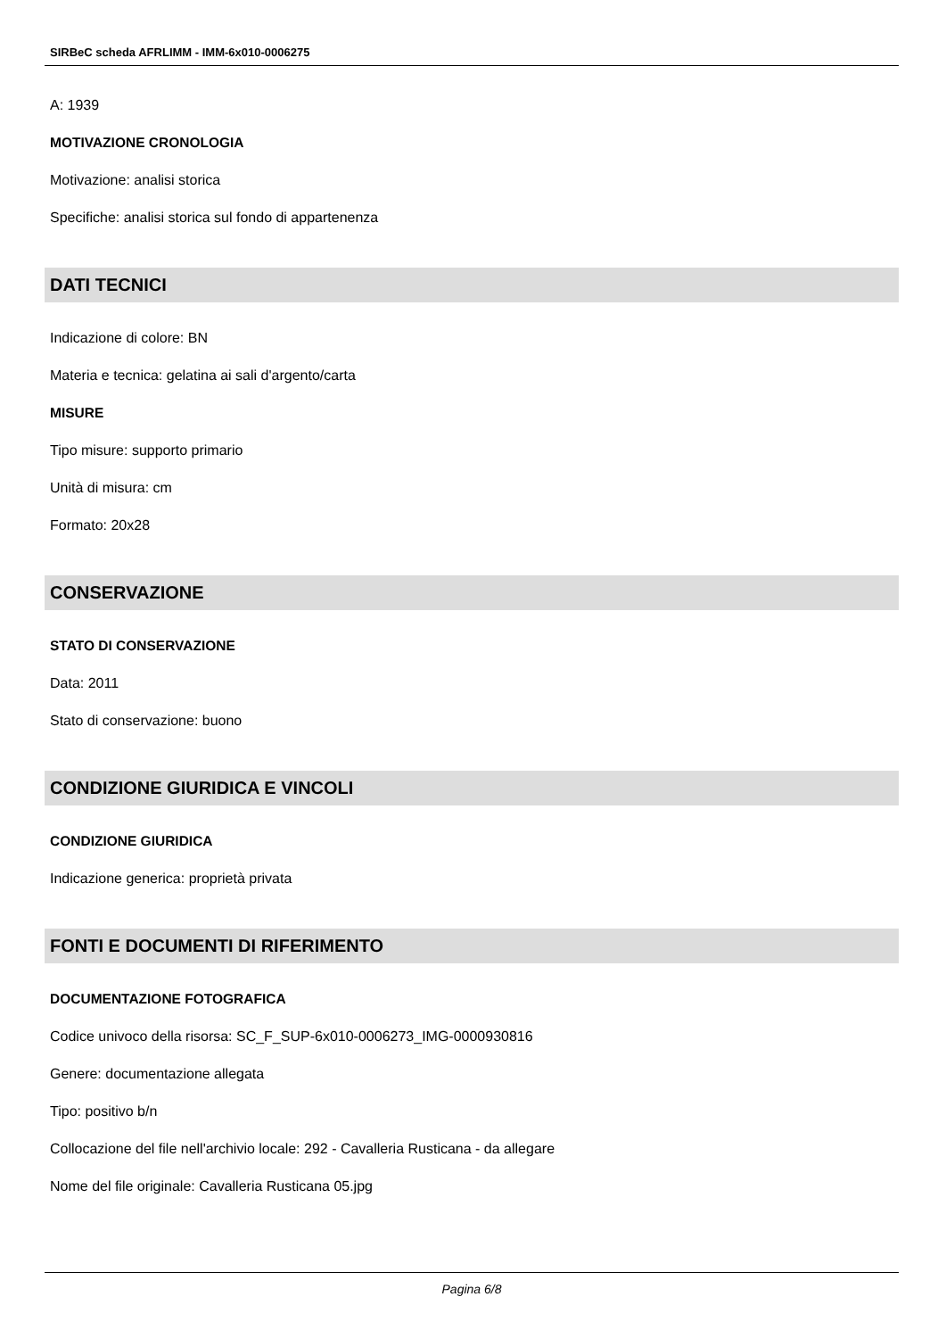SIRBeC scheda AFRLIMM - IMM-6x010-0006275
A: 1939
MOTIVAZIONE CRONOLOGIA
Motivazione: analisi storica
Specifiche: analisi storica sul fondo di appartenenza
DATI TECNICI
Indicazione di colore: BN
Materia e tecnica: gelatina ai sali d'argento/carta
MISURE
Tipo misure: supporto primario
Unità di misura: cm
Formato: 20x28
CONSERVAZIONE
STATO DI CONSERVAZIONE
Data: 2011
Stato di conservazione: buono
CONDIZIONE GIURIDICA E VINCOLI
CONDIZIONE GIURIDICA
Indicazione generica: proprietà privata
FONTI E DOCUMENTI DI RIFERIMENTO
DOCUMENTAZIONE FOTOGRAFICA
Codice univoco della risorsa: SC_F_SUP-6x010-0006273_IMG-0000930816
Genere: documentazione allegata
Tipo: positivo b/n
Collocazione del file nell'archivio locale: 292 - Cavalleria Rusticana - da allegare
Nome del file originale: Cavalleria Rusticana 05.jpg
Pagina 6/8